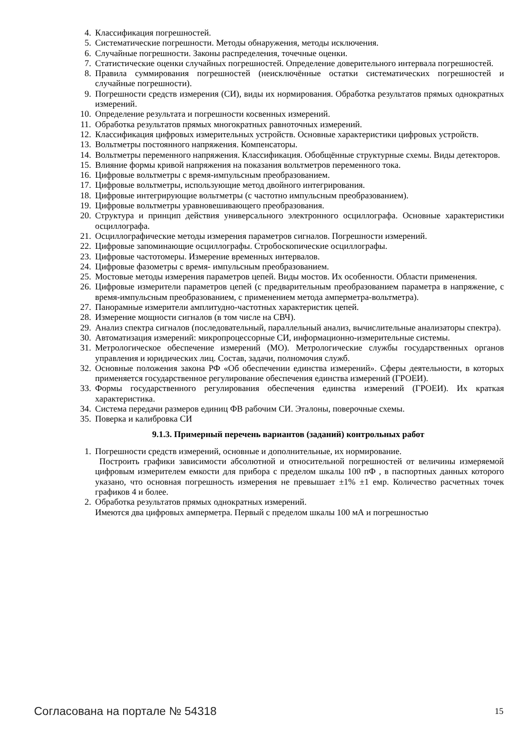4. Классификация погрешностей.
5. Систематические погрешности. Методы обнаружения, методы исключения.
6. Случайные погрешности. Законы распределения, точечные оценки.
7. Статистические оценки случайных погрешностей. Определение доверительного интервала погрешностей.
8. Правила суммирования погрешностей (неисключённые остатки систематических погрешностей и случайные погрешности).
9. Погрешности средств измерения (СИ), виды их нормирования. Обработка результатов прямых однократных измерений.
10. Определение результата и погрешности косвенных измерений.
11. Обработка результатов прямых многократных равноточных измерений.
12. Классификация цифровых измерительных устройств. Основные характеристики цифровых устройств.
13. Вольтметры постоянного напряжения. Компенсаторы.
14. Вольтметры переменного напряжения. Классификация. Обобщённые структурные схемы. Виды детекторов.
15. Влияние формы кривой напряжения на показания вольтметров переменного тока.
16. Цифровые вольтметры с время-импульсным преобразованием.
17. Цифровые вольтметры, использующие метод двойного интегрирования.
18. Цифровые интегрирующие вольтметры (с частотно импульсным преобразованием).
19. Цифровые вольтметры уравновешивающего преобразования.
20. Структура и принцип действия универсального электронного осциллографа. Основные характеристики осциллографа.
21. Осциллографические методы измерения параметров сигналов. Погрешности измерений.
22. Цифровые запоминающие осциллографы. Стробоскопические осциллографы.
23. Цифровые частотомеры. Измерение временных интервалов.
24. Цифровые фазометры с время- импульсным преобразованием.
25. Мостовые методы измерения параметров цепей. Виды мостов. Их особенности. Области применения.
26. Цифровые измерители параметров цепей (с предварительным преобразованием параметра в напряжение, с время-импульсным преобразованием, с применением метода амперметра-вольтметра).
27. Панорамные измерители амплитудно-частотных характеристик цепей.
28. Измерение мощности сигналов (в том числе на СВЧ).
29. Анализ спектра сигналов (последовательный, параллельный анализ, вычислительные анализаторы спектра).
30. Автоматизация измерений: микропроцессорные СИ, информационно-измерительные системы.
31. Метрологическое обеспечение измерений (МО). Метрологические службы государственных органов управления и юридических лиц. Состав, задачи, полномочия служб.
32. Основные положения закона РФ «Об обеспечении единства измерений». Сферы деятельности, в которых применяется государственное регулирование обеспечения единства измерений (ГРОЕИ).
33. Формы государственного регулирования обеспечения единства измерений (ГРОЕИ). Их краткая характеристика.
34. Система передачи размеров единиц ФВ рабочим СИ. Эталоны, поверочные схемы.
35. Поверка и калибровка СИ
9.1.3. Примерный перечень вариантов (заданий) контрольных работ
1. Погрешности средств измерений, основные и дополнительные, их нормирование.
Построить графики зависимости абсолютной и относительной погрешностей от величины измеряемой цифровым измерителем емкости для прибора с пределом шкалы 100 пФ , в паспортных данных которого указано, что основная погрешность измерения не превышает ±1% ±1 емр. Количество расчетных точек графиков 4 и более.
2. Обработка результатов прямых однократных измерений.
Имеются два цифровых амперметра. Первый с пределом шкалы 100 мА и погрешностью
Согласована на портале № 54318 15